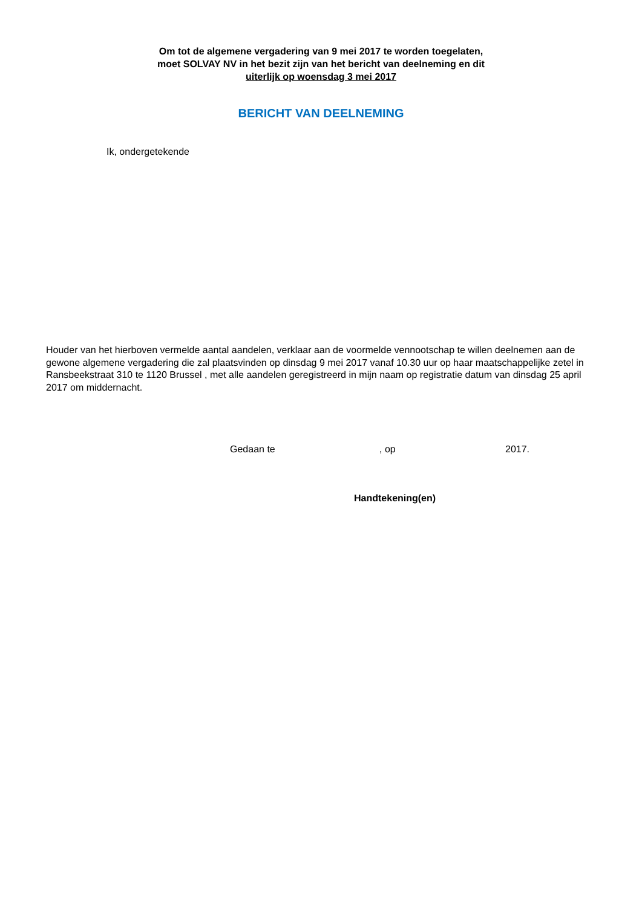Om tot de algemene vergadering van 9 mei 2017 te worden toegelaten,
moet SOLVAY NV in het bezit zijn van het bericht van deelneming en dit
uiterlijk op woensdag 3 mei 2017
BERICHT VAN DEELNEMING
Ik, ondergetekende
Houder van het hierboven vermelde aantal aandelen, verklaar aan de voormelde vennootschap te willen deelnemen aan de gewone algemene vergadering die zal plaatsvinden op dinsdag 9 mei 2017 vanaf 10.30 uur op haar maatschappelijke zetel in Ransbeekstraat 310 te 1120 Brussel , met alle aandelen geregistreerd in mijn naam op registratie datum van dinsdag 25 april 2017 om middernacht.
Gedaan te, op 2017.
Handtekening(en)